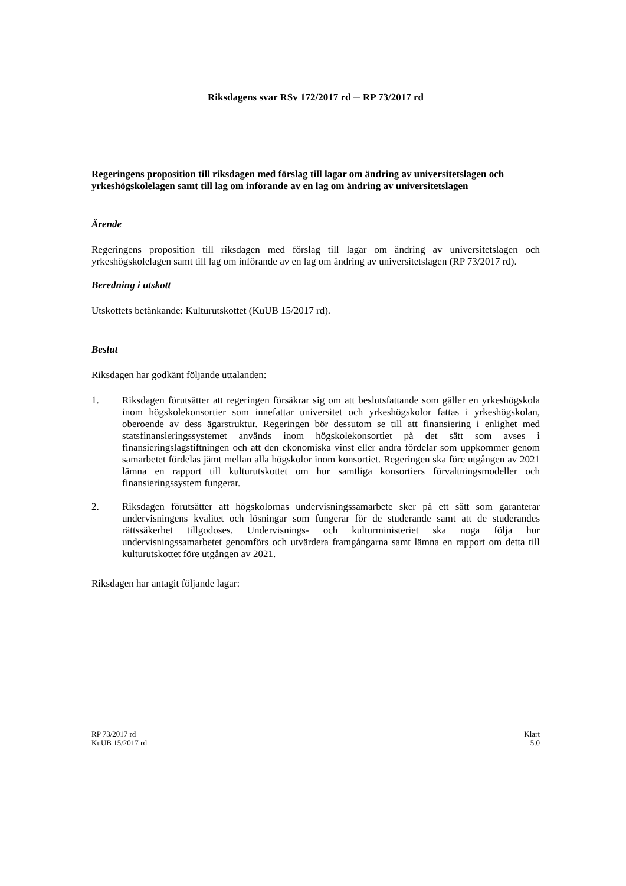Riksdagens svar RSv 172/2017 rd ─ RP 73/2017 rd
Regeringens proposition till riksdagen med förslag till lagar om ändring av universitetslagen och yrkeshögskolelagen samt till lag om införande av en lag om ändring av universitetslagen
Ärende
Regeringens proposition till riksdagen med förslag till lagar om ändring av universitetslagen och yrkeshögskolelagen samt till lag om införande av en lag om ändring av universitetslagen (RP 73/2017 rd).
Beredning i utskott
Utskottets betänkande: Kulturutskottet (KuUB 15/2017 rd).
Beslut
Riksdagen har godkänt följande uttalanden:
1. Riksdagen förutsätter att regeringen försäkrar sig om att beslutsfattande som gäller en yrkeshögskola inom högskolekonsortier som innefattar universitet och yrkeshögskolor fattas i yrkeshögskolan, oberoende av dess ägarstruktur. Regeringen bör dessutom se till att finansiering i enlighet med statsfinansieringssystemet används inom högskolekonsortiet på det sätt som avses i finansieringslagstiftningen och att den ekonomiska vinst eller andra fördelar som uppkommer genom samarbetet fördelas jämt mellan alla högskolor inom konsortiet. Regeringen ska före utgången av 2021 lämna en rapport till kulturutskottet om hur samtliga konsortiers förvaltningsmodeller och finansieringssystem fungerar.
2. Riksdagen förutsätter att högskolornas undervisningssamarbete sker på ett sätt som garanterar undervisningens kvalitet och lösningar som fungerar för de studerande samt att de studerandes rättssäkerhet tillgodoses. Undervisnings- och kulturministeriet ska noga följa hur undervisningssamarbetet genomförs och utvärdera framgångarna samt lämna en rapport om detta till kulturutskottet före utgången av 2021.
Riksdagen har antagit följande lagar:
RP 73/2017 rd
KuUB 15/2017 rd
Klart
5.0